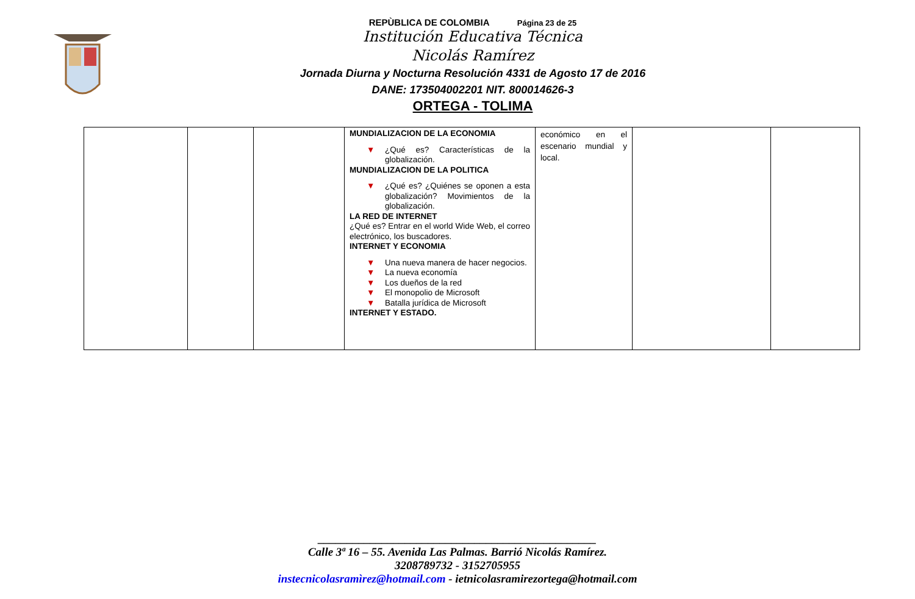REPÙBLICA DE COLOMBIA Página 23 de 25
Institución Educativa Técnica
Nicolás Ramírez
Jornada Diurna y Nocturna Resolución 4331 de Agosto 17 de 2016
DANE: 173504002201 NIT. 800014626-3
ORTEGA - TOLIMA
| | | | MUNDIALIZACION DE LA ECONOMIA ▼ ¿Qué es? Características de la globalización. MUNDIALIZACION DE LA POLITICA ▼ ¿Qué es? ¿Quiénes se oponen a esta globalización? Movimientos de la globalización. LA RED DE INTERNET ¿Qué es? Entrar en el world Wide Web, el correo electrónico, los buscadores. INTERNET Y ECONOMIA ▼ Una nueva manera de hacer negocios. ▼ La nueva economía ▼ Los dueños de la red ▼ El monopolio de Microsoft ▼ Batalla jurídica de Microsoft INTERNET Y ESTADO. | económico en el escenario mundial y local. | | |
________________________________________________
Calle 3ª 16 – 55. Avenida Las Palmas. Barrió Nicolás Ramírez.
3208789732 - 3152705955
instecnicolasramìrez@hotmail.com - ietnicolasramirezortega@hotmail.com